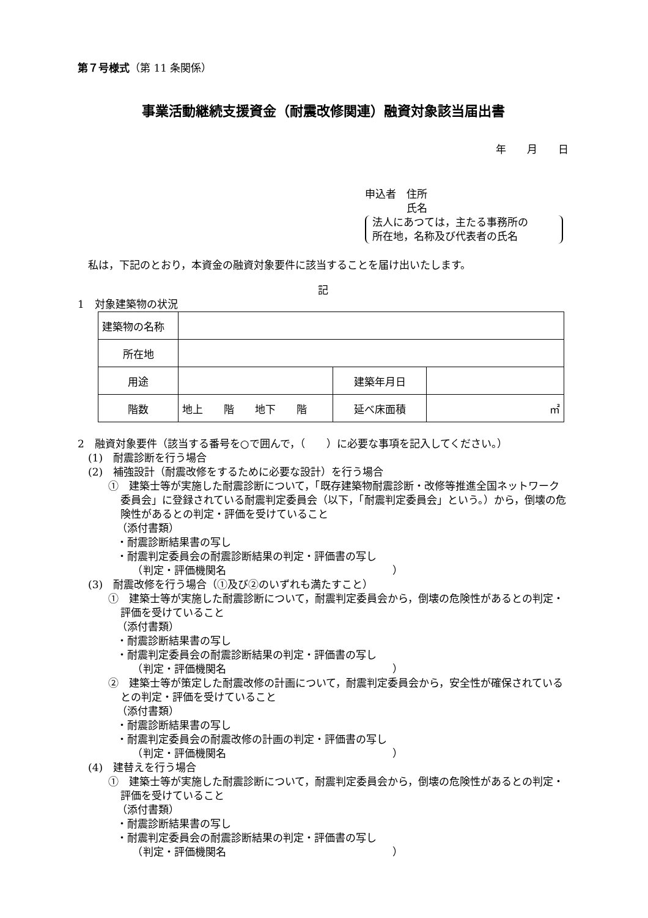第７号様式（第 11 条関係）
事業活動継続支援資金（耐震改修関連）融資対象該当届出書
年　　月　　日
申込者　住所
　　　　氏名
法人にあつては，主たる事務所の
所在地，名称及び代表者の氏名
　私は，下記のとおり，本資金の融資対象要件に該当することを届け出いたします。
記
1　対象建築物の状況
| 建築物の名称 | | | |
| 所在地 | | | |
| 用途 | | 建築年月日 | |
| 階数 | 地上 階 地下 階 | 延べ床面積 | ㎡ |
2　融資対象要件（該当する番号を○で囲んで，（　　）に必要な事項を記入してください。）
　(1)　耐震診断を行う場合
　(2)　補強設計（耐震改修をするために必要な設計）を行う場合
①　建築士等が実施した耐震診断について，「既存建築物耐震診断・改修等推進全国ネットワーク委員会」に登録されている耐震判定委員会（以下，「耐震判定委員会」という。）から，倒壊の危険性があるとの判定・評価を受けていること
（添付書類）
・耐震診断結果書の写し
・耐震判定委員会の耐震診断結果の判定・評価書の写し
　　（判定・評価機関名　　　　　　　　　　　　　　　　）
　(3)　耐震改修を行う場合（①及び②のいずれも満たすこと）
①　建築士等が実施した耐震診断について，耐震判定委員会から，倒壊の危険性があるとの判定・評価を受けていること
（添付書類）
・耐震診断結果書の写し
・耐震判定委員会の耐震診断結果の判定・評価書の写し
　　（判定・評価機関名　　　　　　　　　　　　　　　　）
②　建築士等が策定した耐震改修の計画について，耐震判定委員会から，安全性が確保されているとの判定・評価を受けていること
（添付書類）
・耐震診断結果書の写し
・耐震判定委員会の耐震改修の計画の判定・評価書の写し
　　（判定・評価機関名　　　　　　　　　　　　　　　　）
　(4)　建替えを行う場合
①　建築士等が実施した耐震診断について，耐震判定委員会から，倒壊の危険性があるとの判定・評価を受けていること
（添付書類）
・耐震診断結果書の写し
・耐震判定委員会の耐震診断結果の判定・評価書の写し
　　（判定・評価機関名　　　　　　　　　　　　　　　　）